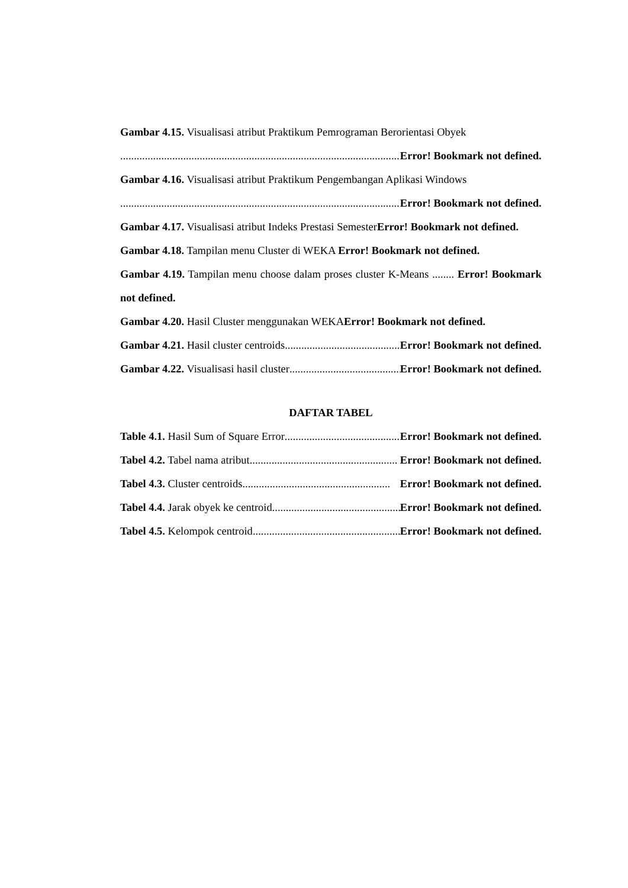Gambar 4.15. Visualisasi atribut Praktikum Pemrograman Berorientasi Obyek
.......................................................................................................... Error! Bookmark not defined.
Gambar 4.16. Visualisasi atribut Praktikum Pengembangan Aplikasi Windows
.......................................................................................................... Error! Bookmark not defined.
Gambar 4.17. Visualisasi atribut Indeks Prestasi SemesterError! Bookmark not defined.
Gambar 4.18. Tampilan menu Cluster di WEKA Error! Bookmark not defined.
Gambar 4.19. Tampilan menu choose dalam proses cluster K-Means ........ Error! Bookmark not defined.
Gambar 4.20. Hasil Cluster menggunakan WEKAError! Bookmark not defined.
Gambar 4.21. Hasil cluster centroids...................................................... Error! Bookmark not defined.
Gambar 4.22. Visualisasi hasil cluster...................................................... Error! Bookmark not defined.
DAFTAR TABEL
Table 4.1. Hasil Sum of Square Error ...................................................... Error! Bookmark not defined.
Tabel 4.2. Tabel nama atribut...................................................... Error! Bookmark not defined.
Tabel 4.3. Cluster centroids...................................................... Error! Bookmark not defined.
Tabel 4.4. Jarak obyek ke centroid...................................................... Error! Bookmark not defined.
Tabel 4.5. Kelompok centroid...................................................... Error! Bookmark not defined.